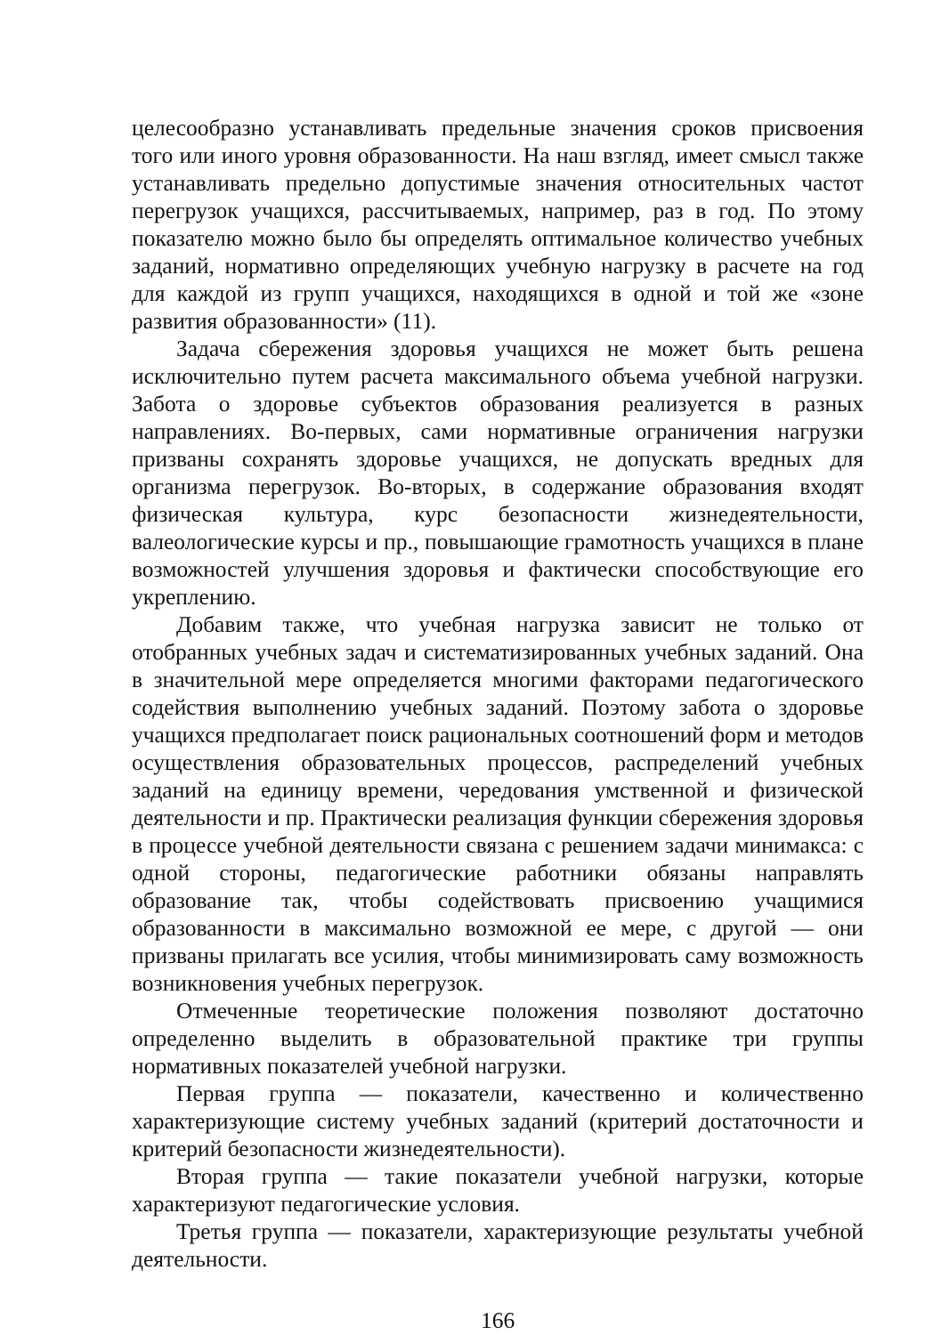целесообразно устанавливать предельные значения сроков присвоения того или иного уровня образованности. На наш взгляд, имеет смысл также устанавливать предельно допустимые значения относительных частот перегрузок учащихся, рассчитываемых, например, раз в год. По этому показателю можно было бы определять оптимальное количество учебных заданий, нормативно определяющих учебную нагрузку в расчете на год для каждой из групп учащихся, находящихся в одной и той же «зоне развития образованности» (11).
Задача сбережения здоровья учащихся не может быть решена исключительно путем расчета максимального объема учебной нагрузки. Забота о здоровье субъектов образования реализуется в разных направлениях. Во-первых, сами нормативные ограничения нагрузки призваны сохранять здоровье учащихся, не допускать вредных для организма перегрузок. Во-вторых, в содержание образования входят физическая культура, курс безопасности жизнедеятельности, валеологические курсы и пр., повышающие грамотность учащихся в плане возможностей улучшения здоровья и фактически способствующие его укреплению.
Добавим также, что учебная нагрузка зависит не только от отобранных учебных задач и систематизированных учебных заданий. Она в значительной мере определяется многими факторами педагогического содействия выполнению учебных заданий. Поэтому забота о здоровье учащихся предполагает поиск рациональных соотношений форм и методов осуществления образовательных процессов, распределений учебных заданий на единицу времени, чередования умственной и физической деятельности и пр. Практически реализация функции сбережения здоровья в процессе учебной деятельности связана с решением задачи минимакса: с одной стороны, педагогические работники обязаны направлять образование так, чтобы содействовать присвоению учащимися образованности в максимально возможной ее мере, с другой — они призваны прилагать все усилия, чтобы минимизировать саму возможность возникновения учебных перегрузок.
Отмеченные теоретические положения позволяют достаточно определенно выделить в образовательной практике три группы нормативных показателей учебной нагрузки.
Первая группа — показатели, качественно и количественно характеризующие систему учебных заданий (критерий достаточности и критерий безопасности жизнедеятельности).
Вторая группа — такие показатели учебной нагрузки, которые характеризуют педагогические условия.
Третья группа — показатели, характеризующие результаты учебной деятельности.
166